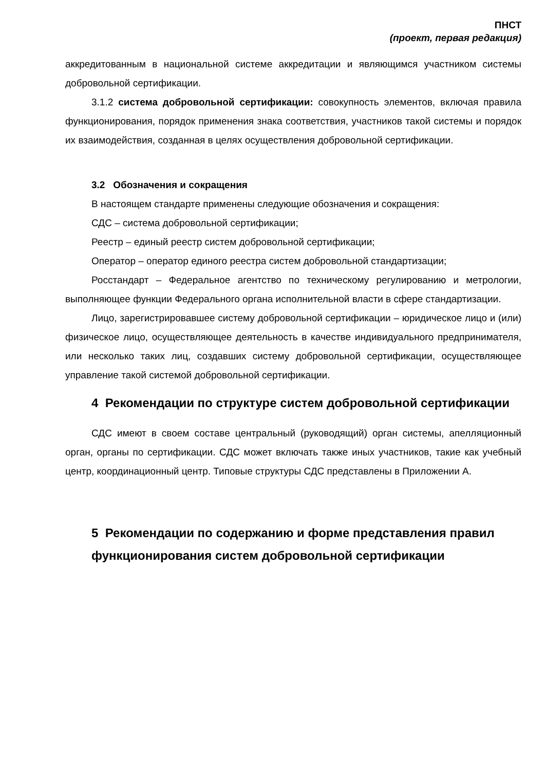ПНСТ
(проект, первая редакция)
аккредитованным в национальной системе аккредитации и являющимся участником системы добровольной сертификации.
3.1.2 система добровольной сертификации: совокупность элементов, включая правила функционирования, порядок применения знака соответствия, участников такой системы и порядок их взаимодействия, созданная в целях осуществления добровольной сертификации.
3.2 Обозначения и сокращения
В настоящем стандарте применены следующие обозначения и сокращения:
СДС – система добровольной сертификации;
Реестр – единый реестр систем добровольной сертификации;
Оператор – оператор единого реестра систем добровольной стандартизации;
Росстандарт – Федеральное агентство по техническому регулированию и метрологии, выполняющее функции Федерального органа исполнительной власти в сфере стандартизации.
Лицо, зарегистрировавшее систему добровольной сертификации – юридическое лицо и (или) физическое лицо, осуществляющее деятельность в качестве индивидуального предпринимателя, или несколько таких лиц, создавших систему добровольной сертификации, осуществляющее управление такой системой добровольной сертификации.
4 Рекомендации по структуре систем добровольной сертификации
СДС имеют в своем составе центральный (руководящий) орган системы, апелляционный орган, органы по сертификации. СДС может включать также иных участников, такие как учебный центр, координационный центр. Типовые структуры СДС представлены в Приложении А.
5 Рекомендации по содержанию и форме представления правил функционирования систем добровольной сертификации